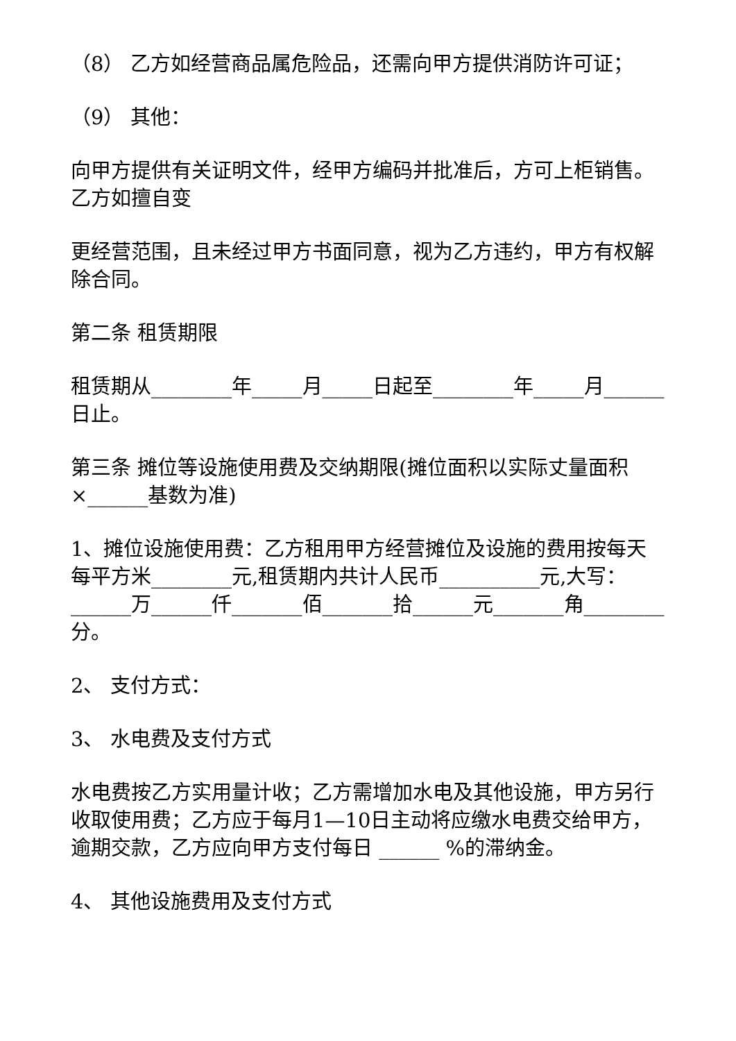（8） 乙方如经营商品属危险品，还需向甲方提供消防许可证；
（9） 其他：
向甲方提供有关证明文件，经甲方编码并批准后，方可上柜销售。乙方如擅自变
更经营范围，且未经过甲方书面同意，视为乙方违约，甲方有权解除合同。
第二条 租赁期限
租赁期从________年_____月_____日起至________年_____月______日止。
第三条 摊位等设施使用费及交纳期限(摊位面积以实际丈量面积×______基数为准)
1、摊位设施使用费：乙方租用甲方经营摊位及设施的费用按每天每平方米________元,租赁期内共计人民币__________元,大写：______万______仟_______佰_______拾______元_______角________分。
2、 支付方式：
3、 水电费及支付方式
水电费按乙方实用量计收；乙方需增加水电及其他设施，甲方另行收取使用费；乙方应于每月1—10日主动将应缴水电费交给甲方，逾期交款，乙方应向甲方支付每日 ______ %的滞纳金。
4、 其他设施费用及支付方式